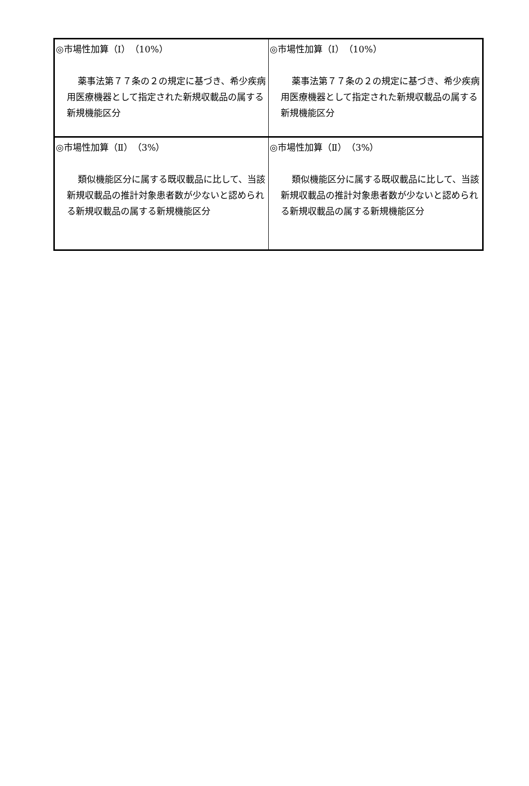| ◎市場性加算（Ⅰ）（10%） 薬事法第７７条の２の規定に基づき、希少疾病用医療機器として指定された新規収載品の属する新規機能区分 | ◎市場性加算（Ⅰ）（10%） 薬事法第７７条の２の規定に基づき、希少疾病用医療機器として指定された新規収載品の属する新規機能区分 |
| ◎市場性加算（Ⅱ）（3%） 類似機能区分に属する既収載品に比して、当該新規収載品の推計対象患者数が少ないと認められる新規収載品の属する新規機能区分 | ◎市場性加算（Ⅱ）（3%） 類似機能区分に属する既収載品に比して、当該新規収載品の推計対象患者数が少ないと認められる新規収載品の属する新規機能区分 |